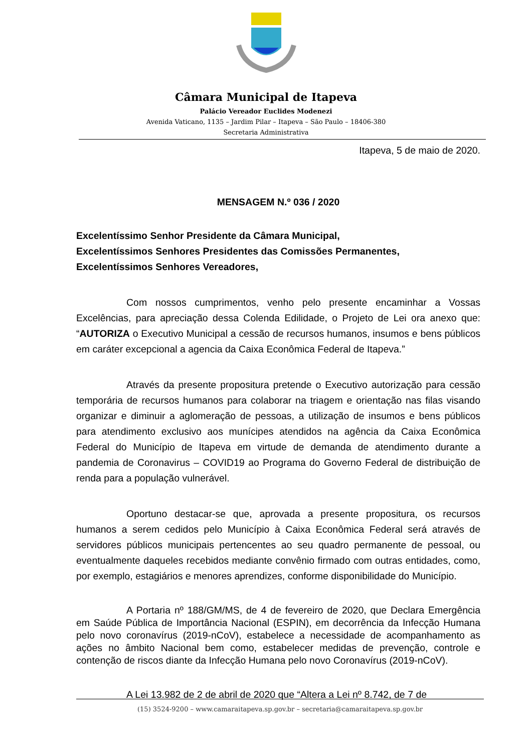Câmara Municipal de Itapeva
Palácio Vereador Euclides Modenezi
Avenida Vaticano, 1135 – Jardim Pilar – Itapeva – São Paulo – 18406-380
Secretaria Administrativa
Itapeva, 5 de maio de 2020.
MENSAGEM N.º 036 / 2020
Excelentíssimo Senhor Presidente da Câmara Municipal,
Excelentíssimos Senhores Presidentes das Comissões Permanentes,
Excelentíssimos Senhores Vereadores,
Com nossos cumprimentos, venho pelo presente encaminhar a Vossas Excelências, para apreciação dessa Colenda Edilidade, o Projeto de Lei ora anexo que: “AUTORIZA o Executivo Municipal a cessão de recursos humanos, insumos e bens públicos em caráter excepcional a agencia da Caixa Econômica Federal de Itapeva.”
Através da presente propositura pretende o Executivo autorização para cessão temporária de recursos humanos para colaborar na triagem e orientação nas filas visando organizar e diminuir a aglomeração de pessoas, a utilização de insumos e bens públicos para atendimento exclusivo aos munícipes atendidos na agência da Caixa Econômica Federal do Município de Itapeva em virtude de demanda de atendimento durante a pandemia de Coronavirus – COVID19 ao Programa do Governo Federal de distribuição de renda para a população vulnerável.
Oportuno destacar-se que, aprovada a presente propositura, os recursos humanos a serem cedidos pelo Município à Caixa Econômica Federal será através de servidores públicos municipais pertencentes ao seu quadro permanente de pessoal, ou eventualmente daqueles recebidos mediante convênio firmado com outras entidades, como, por exemplo, estagiários e menores aprendizes, conforme disponibilidade do Município.
A Portaria nº 188/GM/MS, de 4 de fevereiro de 2020, que Declara Emergência em Saúde Pública de Importância Nacional (ESPIN), em decorrência da Infecção Humana pelo novo coronavírus (2019-nCoV), estabelece a necessidade de acompanhamento as ações no âmbito Nacional bem como, estabelecer medidas de prevenção, controle e contenção de riscos diante da Infecção Humana pelo novo Coronavírus (2019-nCoV).
A Lei 13.982 de 2 de abril de 2020 que “Altera a Lei nº 8.742, de 7 de
(15) 3524-9200 – www.camaraitapeva.sp.gov.br – secretaria@camaraitapeva.sp.gov.br